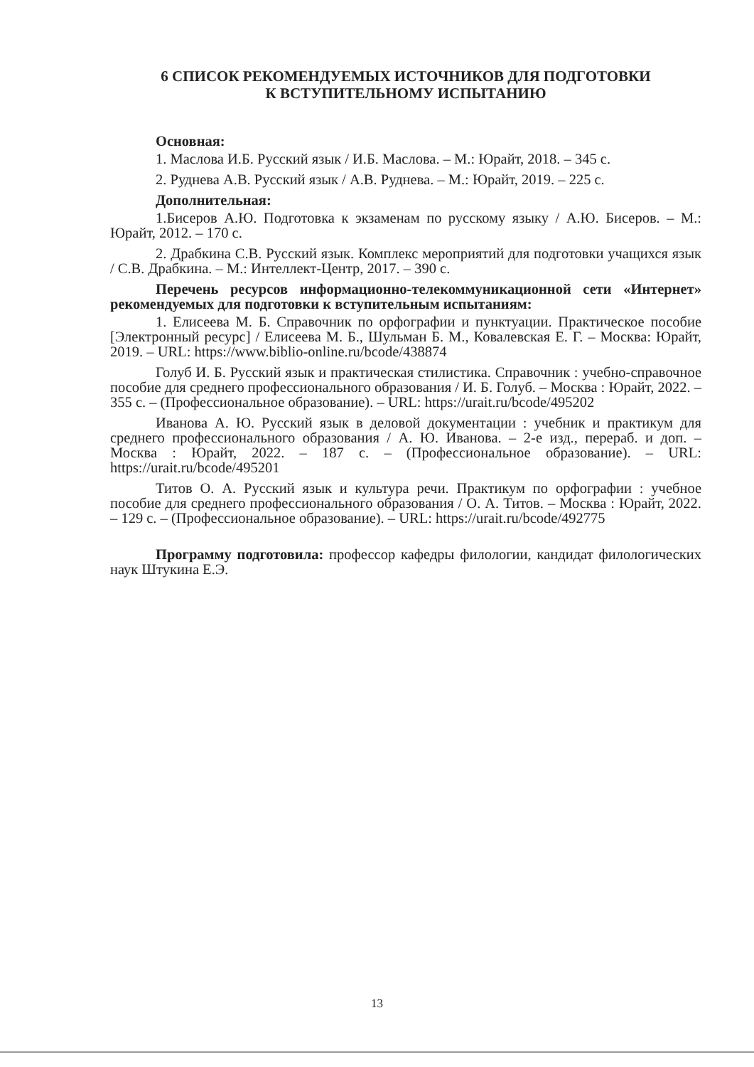6 СПИСОК РЕКОМЕНДУЕМЫХ ИСТОЧНИКОВ ДЛЯ ПОДГОТОВКИ
К ВСТУПИТЕЛЬНОМУ ИСПЫТАНИЮ
Основная:
1. Маслова И.Б. Русский язык / И.Б. Маслова. – М.: Юрайт, 2018. – 345 с.
2. Руднева А.В. Русский язык / А.В. Руднева. – М.: Юрайт, 2019. – 225 с.
Дополнительная:
1.Бисеров А.Ю. Подготовка к экзаменам по русскому языку / А.Ю. Бисеров. – М.: Юрайт, 2012. – 170 с.
2. Драбкина С.В. Русский язык. Комплекс мероприятий для подготовки учащихся язык / С.В. Драбкина. – М.: Интеллект-Центр, 2017. – 390 с.
Перечень ресурсов информационно-телекоммуникационной сети «Интернет» рекомендуемых для подготовки к вступительным испытаниям:
1. Елисеева М. Б. Справочник по орфографии и пунктуации. Практическое пособие [Электронный ресурс] / Елисеева М. Б., Шульман Б. М., Ковалевская Е. Г. – Москва: Юрайт, 2019. – URL: https://www.biblio-online.ru/bcode/438874
Голуб И. Б. Русский язык и практическая стилистика. Справочник : учебно-справочное пособие для среднего профессионального образования / И. Б. Голуб. – Москва : Юрайт, 2022. – 355 с. – (Профессиональное образование). – URL: https://urait.ru/bcode/495202
Иванова А. Ю. Русский язык в деловой документации : учебник и практикум для среднего профессионального образования / А. Ю. Иванова. – 2-е изд., перераб. и доп. – Москва : Юрайт, 2022. – 187 с. – (Профессиональное образование). – URL: https://urait.ru/bcode/495201
Титов О. А. Русский язык и культура речи. Практикум по орфографии : учебное пособие для среднего профессионального образования / О. А. Титов. – Москва : Юрайт, 2022. – 129 с. – (Профессиональное образование). – URL: https://urait.ru/bcode/492775
Программу подготовила: профессор кафедры филологии, кандидат филологических наук Штукина Е.Э.
13